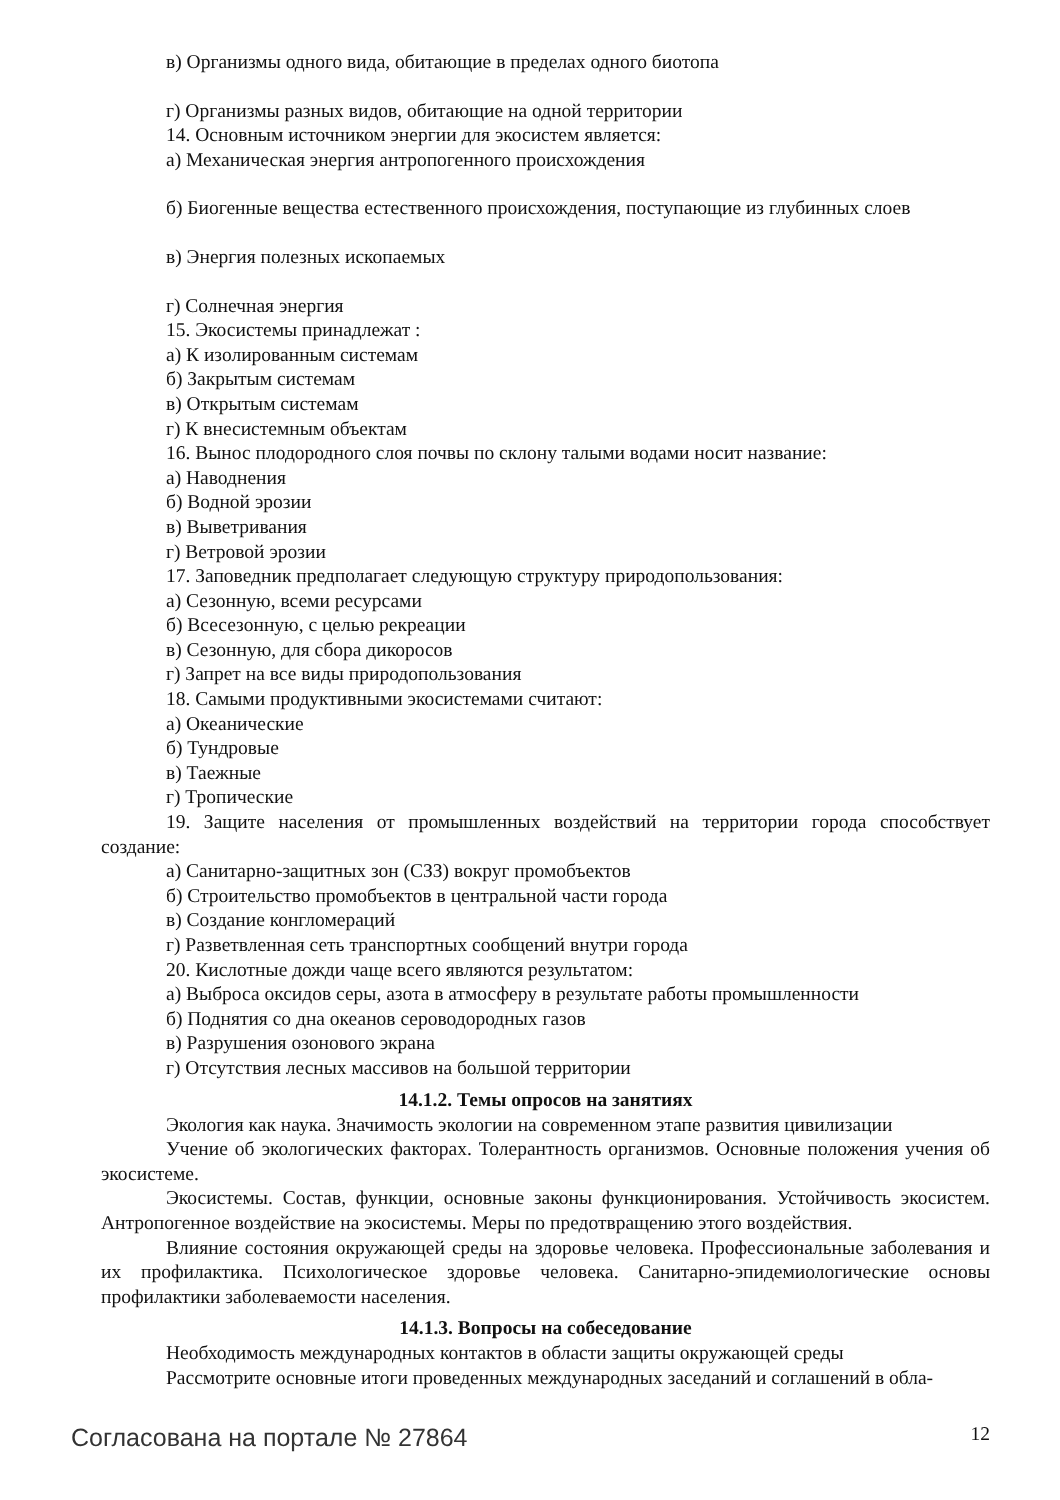в) Организмы одного вида, обитающие в пределах одного биотопа
г) Организмы разных видов, обитающие на одной территории
14. Основным источником энергии для экосистем является:
а) Механическая энергия антропогенного происхождения
б) Биогенные вещества естественного происхождения, поступающие из глубинных слоев
в) Энергия полезных ископаемых
г) Солнечная энергия
15. Экосистемы принадлежат :
а) К изолированным системам
б) Закрытым системам
в) Открытым системам
г) К внесистемным объектам
16. Вынос плодородного слоя почвы по склону талыми водами носит название:
а) Наводнения
б) Водной эрозии
в) Выветривания
г) Ветровой эрозии
17. Заповедник предполагает следующую структуру природопользования:
а) Сезонную, всеми ресурсами
б) Всесезонную, с целью рекреации
в) Сезонную, для сбора дикоросов
г) Запрет на все виды природопользования
18. Самыми продуктивными экосистемами считают:
а) Океанические
б) Тундровые
в) Таежные
г) Тропические
19. Защите населения от промышленных воздействий на территории города способствует создание:
а) Санитарно-защитных зон (СЗЗ) вокруг промобъектов
б) Строительство промобъектов в центральной части города
в) Создание конгломераций
г) Разветвленная сеть транспортных сообщений внутри города
20. Кислотные дожди чаще всего являются результатом:
а) Выброса оксидов серы, азота в атмосферу в результате работы промышленности
б) Поднятия со дна океанов сероводородных газов
в) Разрушения озонового экрана
г) Отсутствия лесных массивов на большой территории
14.1.2. Темы опросов на занятиях
Экология как наука. Значимость экологии на современном этапе развития цивилизации
Учение об экологических факторах. Толерантность организмов. Основные положения учения об экосистеме.
Экосистемы. Состав, функции, основные законы функционирования. Устойчивость экосистем. Антропогенное воздействие на экосистемы. Меры по предотвращению этого воздействия.
Влияние состояния окружающей среды на здоровье человека. Профессиональные заболевания и их профилактика. Психологическое здоровье человека. Санитарно-эпидемиологические основы профилактики заболеваемости населения.
14.1.3. Вопросы на собеседование
Необходимость международных контактов в области защиты окружающей среды
Рассмотрите основные итоги проведенных международных заседаний и соглашений в обла-
Согласована на портале № 27864 12